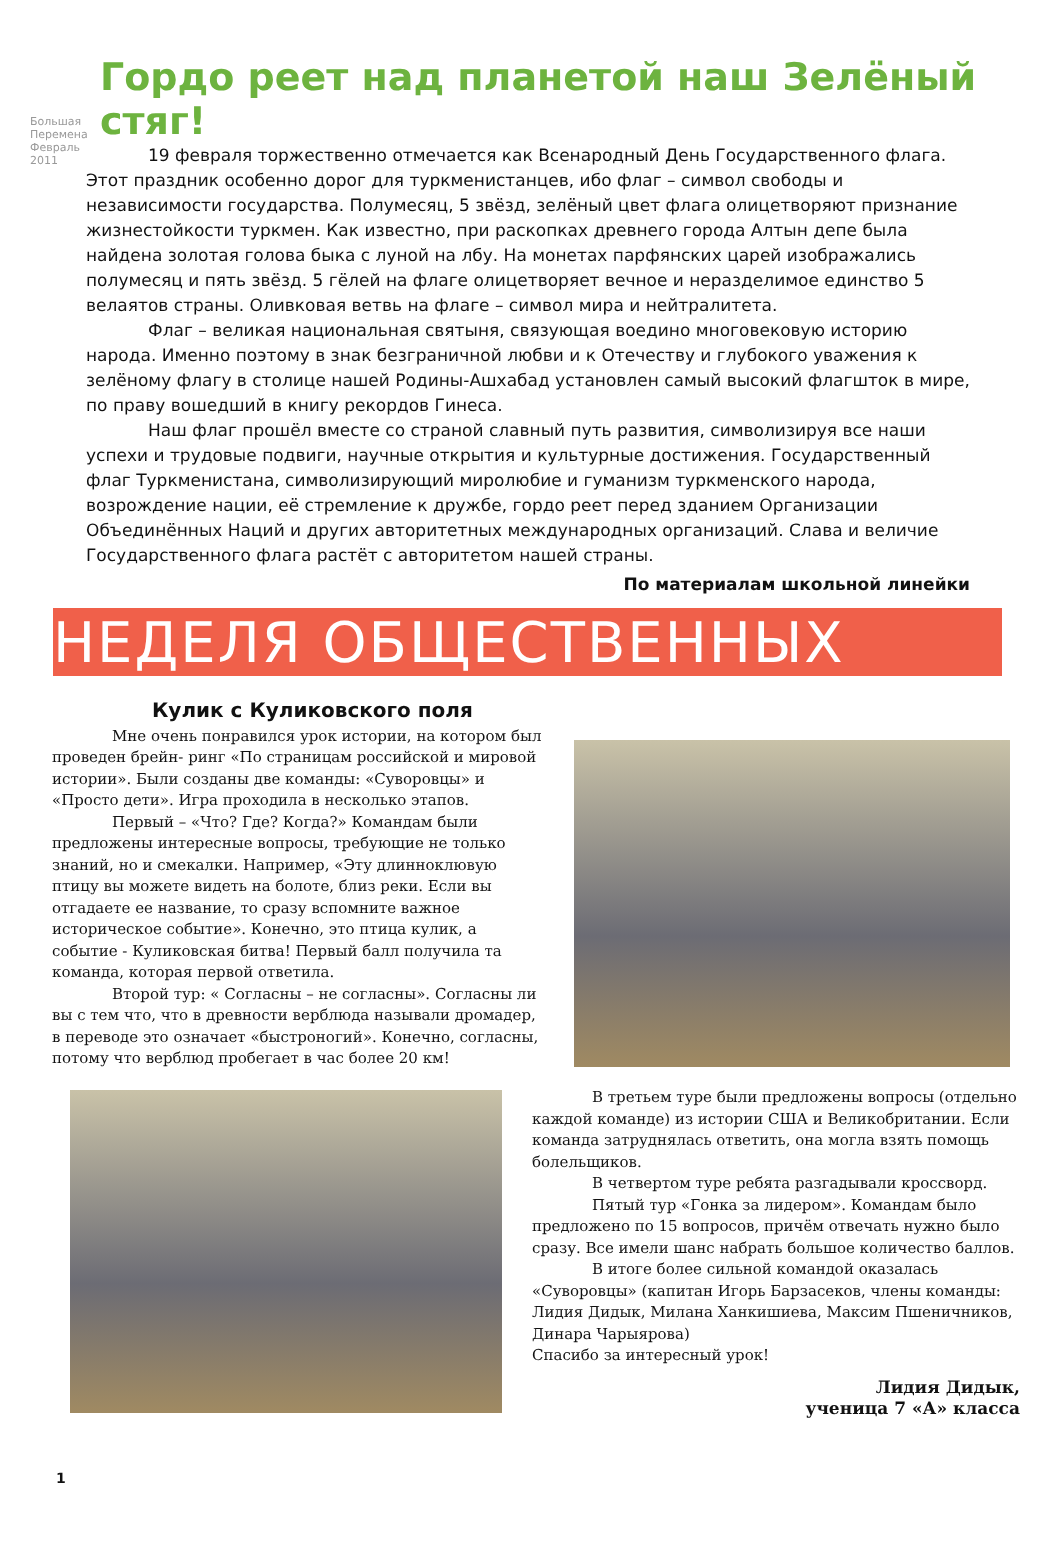Большая Перемена Февраль 2011
Гордо реет над планетой наш Зелёный стяг!
19 февраля торжественно отмечается как Всенародный День Государственного флага. Этот праздник особенно дорог для туркменистанцев, ибо флаг – символ свободы и независимости государства. Полумесяц, 5 звёзд, зелёный цвет флага олицетворяют признание жизнестойкости туркмен. Как известно, при раскопках древнего города Алтын депе была найдена золотая голова быка с луной на лбу. На монетах парфянских царей изображались полумесяц и пять звёзд. 5 гёлей на флаге олицетворяет вечное и неразделимое единство 5 велаятов страны. Оливковая ветвь на флаге – символ мира и нейтралитета.
Флаг – великая национальная святыня, связующая воедино многовековую историю народа. Именно поэтому в знак безграничной любви и к Отечеству и глубокого уважения к зелёному флагу в столице нашей Родины-Ашхабад установлен самый высокий флагшток в мире, по праву вошедший в книгу рекордов Гинеса.
Наш флаг прошёл вместе со страной славный путь развития, символизируя все наши успехи и трудовые подвиги, научные открытия и культурные достижения. Государственный флаг Туркменистана, символизирующий миролюбие и гуманизм туркменского народа, возрождение нации, её стремление к дружбе, гордо реет перед зданием Организации Объединённых Наций и других авторитетных международных организаций. Слава и величие Государственного флага растёт с авторитетом нашей страны.
По материалам школьной линейки
НЕДЕЛЯ ОБЩЕСТВЕННЫХ НАУК
Кулик с Куликовского поля
Мне очень понравился урок истории, на котором был проведен брейн- ринг «По страницам российской и мировой истории». Были созданы две команды: «Суворовцы» и «Просто дети». Игра проходила в несколько этапов.
Первый – «Что? Где? Когда?» Командам были предложены интересные вопросы, требующие не только знаний, но и смекалки. Например, «Эту длинноклювую птицу вы можете видеть на болоте, близ реки. Если вы отгадаете ее название, то сразу вспомните важное историческое событие». Конечно, это птица кулик, а событие - Куликовская битва! Первый балл получила та команда, которая первой ответила.
Второй тур: « Согласны – не согласны». Согласны ли вы с тем что, что в древности верблюда называли дромадер, в переводе это означает «быстроногий». Конечно, согласны, потому что верблюд пробегает в час более 20 км!
В третьем туре были предложены вопросы (отдельно каждой команде) из истории США и Великобритании. Если команда затруднялась ответить, она могла взять помощь болельщиков.
В четвертом туре ребята разгадывали кроссворд.
Пятый тур «Гонка за лидером». Командам было предложено по 15 вопросов, причём отвечать нужно было сразу. Все имели шанс набрать большое количество баллов.
В итоге более сильной командой оказалась «Суворовцы» (капитан Игорь Барзасеков, члены команды: Лидия Дидык, Милана Ханкишиева, Максим Пшеничников, Динара Чарыярова)
Спасибо за интересный урок!
Лидия Дидык,
ученица 7 «А» класса
1